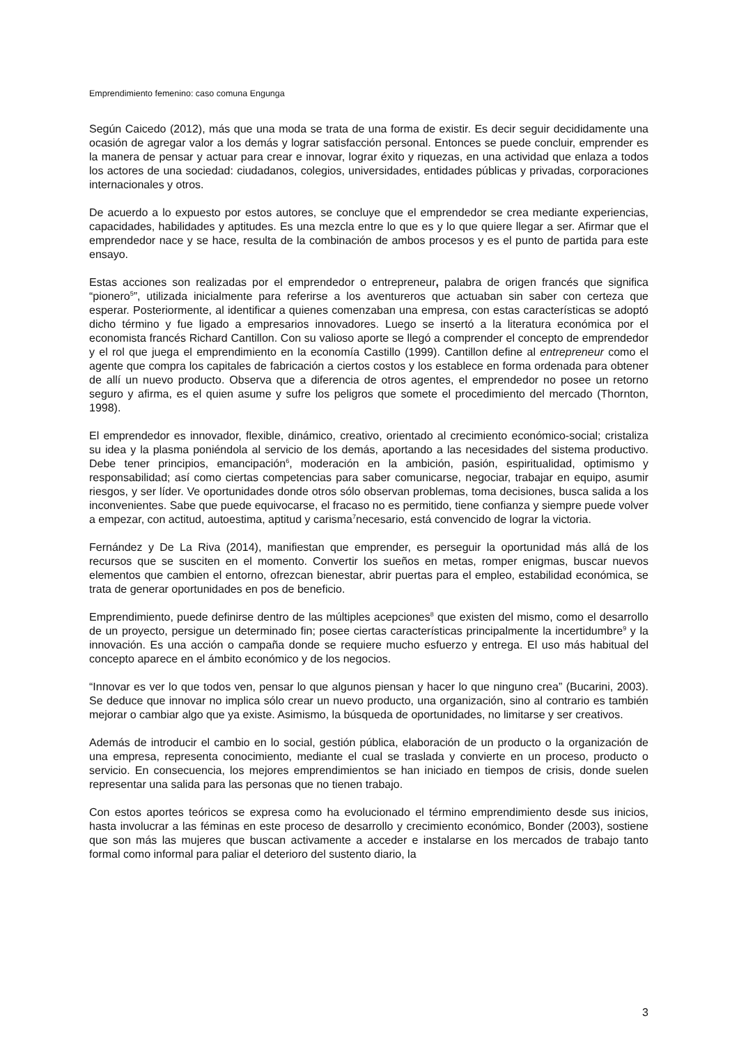Emprendimiento femenino: caso comuna Engunga
Según Caicedo (2012), más que una moda se trata de una forma de existir. Es decir seguir decididamente una ocasión de agregar valor a los demás y lograr satisfacción personal. Entonces se puede concluir, emprender es la manera de pensar y actuar para crear e innovar, lograr éxito y riquezas, en una actividad que enlaza a todos los actores de una sociedad: ciudadanos, colegios, universidades, entidades públicas y privadas, corporaciones internacionales y otros.
De acuerdo a lo expuesto por estos autores, se concluye que el emprendedor se crea mediante experiencias, capacidades, habilidades y aptitudes. Es una mezcla entre lo que es y lo que quiere llegar a ser. Afirmar que el emprendedor nace y se hace, resulta de la combinación de ambos procesos y es el punto de partida para este ensayo.
Estas acciones son realizadas por el emprendedor o entrepreneur, palabra de origen francés que significa “pionero<sup>5</sup>”, utilizada inicialmente para referirse a los aventureros que actuaban sin saber con certeza que esperar. Posteriormente, al identificar a quienes comenzaban una empresa, con estas características se adoptó dicho término y fue ligado a empresarios innovadores. Luego se insertó a la literatura económica por el economista francés Richard Cantillon. Con su valioso aporte se llegó a comprender el concepto de emprendedor y el rol que juega el emprendimiento en la economía Castillo (1999). Cantillon define al entrepreneur como el agente que compra los capitales de fabricación a ciertos costos y los establece en forma ordenada para obtener de allí un nuevo producto. Observa que a diferencia de otros agentes, el emprendedor no posee un retorno seguro y afirma, es el quien asume y sufre los peligros que somete el procedimiento del mercado (Thornton, 1998).
El emprendedor es innovador, flexible, dinámico, creativo, orientado al crecimiento económico-social; cristaliza su idea y la plasma poniéndola al servicio de los demás, aportando a las necesidades del sistema productivo. Debe tener principios, emancipación<sup>6</sup>, moderación en la ambición, pasión, espiritualidad, optimismo y responsabilidad; así como ciertas competencias para saber comunicarse, negociar, trabajar en equipo, asumir riesgos, y ser líder. Ve oportunidades donde otros sólo observan problemas, toma decisiones, busca salida a los inconvenientes. Sabe que puede equivocarse, el fracaso no es permitido, tiene confianza y siempre puede volver a empezar, con actitud, autoestima, aptitud y carisma<sup>7</sup>necesario, está convencido de lograr la victoria.
Fernández y De La Riva (2014), manifiestan que emprender, es perseguir la oportunidad más allá de los recursos que se susciten en el momento. Convertir los sueños en metas, romper enigmas, buscar nuevos elementos que cambien el entorno, ofrezcan bienestar, abrir puertas para el empleo, estabilidad económica, se trata de generar oportunidades en pos de beneficio.
Emprendimiento, puede definirse dentro de las múltiples acepciones<sup>8</sup> que existen del mismo, como el desarrollo de un proyecto, persigue un determinado fin; posee ciertas características principalmente la incertidumbre<sup>9</sup> y la innovación. Es una acción o campaña donde se requiere mucho esfuerzo y entrega. El uso más habitual del concepto aparece en el ámbito económico y de los negocios.
“Innovar es ver lo que todos ven, pensar lo que algunos piensan y hacer lo que ninguno crea” (Bucarini, 2003). Se deduce que innovar no implica sólo crear un nuevo producto, una organización, sino al contrario es también mejorar o cambiar algo que ya existe. Asimismo, la búsqueda de oportunidades, no limitarse y ser creativos.
Además de introducir el cambio en lo social, gestión pública, elaboración de un producto o la organización de una empresa, representa conocimiento, mediante el cual se traslada y convierte en un proceso, producto o servicio. En consecuencia, los mejores emprendimientos se han iniciado en tiempos de crisis, donde suelen representar una salida para las personas que no tienen trabajo.
Con estos aportes teóricos se expresa como ha evolucionado el término emprendimiento desde sus inicios, hasta involucrar a las féminas en este proceso de desarrollo y crecimiento económico, Bonder (2003), sostiene que son más las mujeres que buscan activamente a acceder e instalarse en los mercados de trabajo tanto formal como informal para paliar el deterioro del sustento diario, la
3